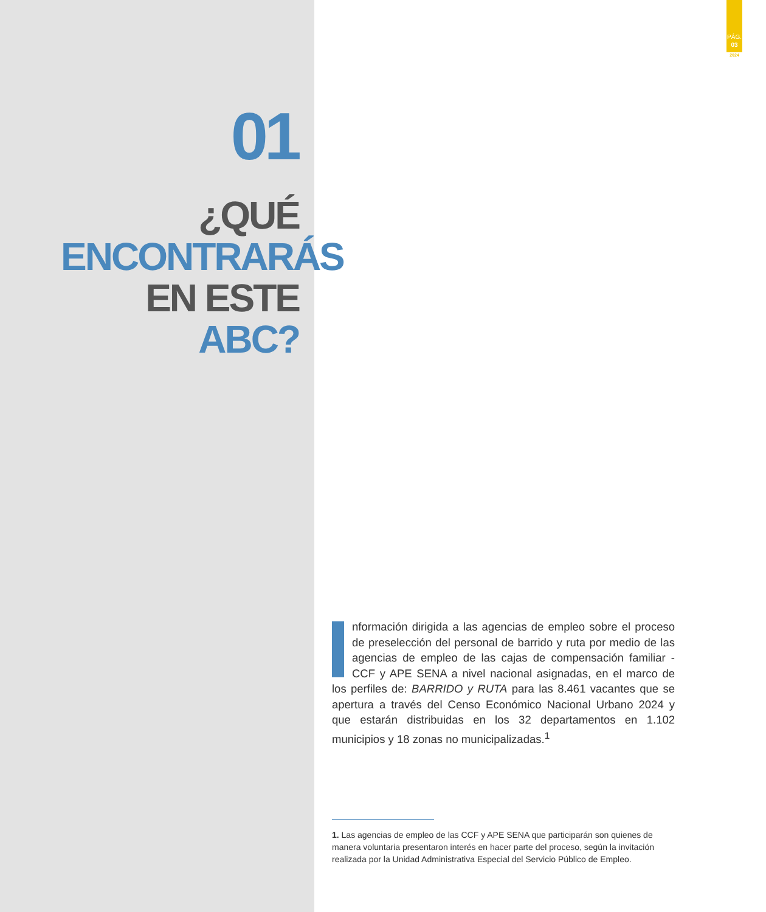PÁG.
03
2024
01
¿QUÉ
ENCONTRARÁS
EN ESTE ABC?
nformación dirigida a las agencias de empleo sobre el proceso de preselección del personal de barrido y ruta por medio de las agencias de empleo de las cajas de compensación familiar - CCF y APE SENA a nivel nacional asignadas, en el marco de los perfiles de: BARRIDO y RUTA para las 8.461 vacantes que se apertura a través del Censo Económico Nacional Urbano 2024 y que estarán distribuidas en los 32 departamentos en 1.102 municipios y 18 zonas no municipalizadas.<sup>1</sup>
1. Las agencias de empleo de las CCF y APE SENA que participarán son quienes de manera voluntaria presentaron interés en hacer parte del proceso, según la invitación realizada por la Unidad Administrativa Especial del Servicio Público de Empleo.